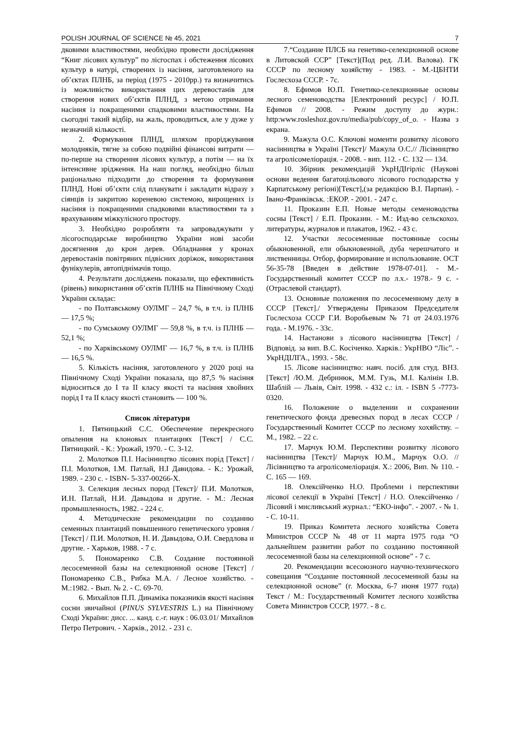POLISH JOURNAL OF SCIENCE № 45, 2021 7
дковими властивостями, необхідно провести дослідження “Книг лісових культур” по лісгоспах і обстеження лісових культур в натурі, створених із насіння, заготовленого на об’єктах ПЛНБ, за період (1975 - 2010рр.) та визначитись із можливістю використання цих деревостанів для створення нових об’єктів ПЛНД, з метою отримання насіння із покращеними спадковими властивостями. На сьогодні такий відбір, на жаль, проводиться, але у дуже у незначній кількості.
2. Формування ПЛНД, шляхом проріджування молодняків, тягне за собою подвійні фінансові витрати — по-перше на створення лісових культур, а потім — на їх інтенсивне зрідження. На наш погляд, необхідно більш раціонально підходити до створення та формування ПЛНД. Нові об’єкти слід планувати і закладати відразу з сіянців із закритою кореневою системою, вирощених із насіння із покращеними спадковими властивостями та з врахуванням міжкулісного простору.
3. Необхідно розробляти та запроваджувати у лісогосподарське виробництво України нові засоби досягнення до крон дерев. Обладнання у кронах деревостанів повітряних підвісних доріжок, використання фунікулерів, автопіднімачів тощо.
4. Результати досліджень показали, що ефективність (рівень) використання об’єктів ПЛНБ на Північному Сході України складає:
- по Полтавському ОУЛМГ – 24,7 %, в т.ч. із ПЛНБ — 17,5 %;
- по Сумському ОУЛМГ — 59,8 %, в т.ч. із ПЛНБ — 52,1 %;
- по Харківському ОУЛМГ — 16,7 %, в т.ч. із ПЛНБ — 16,5 %.
5. Кількість насіння, заготовленого у 2020 році на Північному Сході України показала, що 87,5 % насіння відноситься до I та II класу якості та насіння хвойних порід I та II класу якості становить — 100 %.
Список літератури
1. Пятницький С.С. Обеспечение перекресного опыления на клоновых плантациях [Текст] / С.С. Пятницкий. - К.: Урожай, 1970. - С. 3-12.
2. Молотков П.І. Насінництво лісових порід [Текст] / П.І. Молотков, І.М. Патлай, Н.І Давидова. - К.: Урожай, 1989. - 230 с. - ISBN- 5-337-00266-Х.
3. Селекция лесных пород [Текст]/ П.И. Молотков, И.Н. Патлай, Н.И. Давыдова и другие. - М.: Лесная промышленность, 1982. - 224 с.
4. Методические рекомендации по созданию семенных плантаций повышенного генетического уровня / [Текст] / П.И. Молотков, Н. И. Давыдова, О.И. Свердлова и другие. - Харьков, 1988. - 7 с.
5. Пономаренко С.В. Создание постоянной лесосеменной базы на селекционной основе [Текст] / Пономаренко С.В., Рибка М.А. / Лесное хозяйство. - М.:1982. - Вып. № 2. - С. 69-70.
6. Михайлов П.П. Динаміка показників якості насіння сосни звичайної (PINUS SYLVESTRIS L.) на Північному Сході України: дисс. ... канд. с.-г. наук : 06.03.01/ Михайлов Петро Петрович. - Харків., 2012. - 231 с.
7.“Создание ПЛСБ на генетико-селекционной основе в Литовской ССР” [Текст](Под ред. Л.И. Валова). ГК СССР по лесному хозяйству - 1983. - М.-ЦБНТИ Гослесхоза СССР. - 7с.
8. Ефимов Ю.П. Генетико-селекционные основы лесного семеноводства [Електронний ресурс] / Ю.П. Ефимов // 2008. - Режим доступу до журн.: http:www.rosleshoz.gov.ru/media/pub/copy_of_o. - Назва з екрана.
9. Мажула О.С. Ключові моменти розвитку лісового насінництва в Україні [Текст]/ Мажула О.С.// Лісівництво та агролісомеліорація. - 2008. - вип. 112. - С. 132 — 134.
10. Збірник рекомендацій УкрНДІгірліс (Наукові основи ведення багатоцільового лісового господарства у Карпатському регіоні)[Текст],(за редакцією В.І. Парпан). - Івано-Франківськ. :ЕКОР. - 2001. - 247 с.
11. Проказин Е.П. Новые методы семеноводства сосны [Текст] / Е.П. Проказин. - М.: Изд-во сельскохоз. литературы, журналов и плакатов, 1962. - 43 с.
12. Участки лесосеменные постоянные сосны обыкновенной, ели обыкновенной, дуба черешчатого и лиственницы. Отбор, формирование и использование. ОСТ 56-35-78 [Введен в действие 1978-07-01]. - М.-Государственный комитет СССР по л.х.- 1978.- 9 с. - (Отраслевой стандарт).
13. Основные положения по лесосеменному делу в СССР [Текст]./ Утверждены Приказом Председателя Гослесхоза СССР Г.И. Воробьевым № 71 от 24.03.1976 года. - М.1976. - 33с.
14. Настанови з лісового насінництва [Текст] / Відповід. за вип. В.С. Косіченко. Харків.: УкрНВО “Ліс”. - УкрНДІЛГА., 1993. - 58с.
15. Лісове насінництво: навч. посіб. для студ. ВНЗ. [Текст] /Ю.М. Дебринюк, М.М. Гузь, М.І. Калінін І.В. Шаблій — Львів, Світ. 1998. - 432 с.: іл. - ISBN 5 -7773-0320.
16. Положение о выделении и сохранении генетического фонда древесных пород в лесах СССР / Государственный Комитет СССР по лесному хохяйству. – М., 1982. – 22 с.
17. Марчук Ю.М. Перспективи розвитку лісового насінництва [Текст]/ Марчук Ю.М., Марчук О.О. // Лісівництво та агролісомеліорація. Х.: 2006, Вип. № 110. - С. 165 — 169.
18. Олексійченко Н.О. Проблеми і перспективи лісової селекції в Україні [Текст] / Н.О. Олексійченко / Лісовий і мисливський журнал.: “ЕКО-інфо”. - 2007. - № 1. - С. 10-11.
19. Приказ Комитета лесного хозяйства Совета Министров СССР № 48 от 11 марта 1975 года “О дальнейшем развитии работ по созданию постоянной лесосеменной базы на селекционной основе” - 7 с.
20. Рекомендации всесоюзного научно-технического совещания “Создание постоянной лесосеменной базы на селекционной основе” (г. Москва, 6-7 июня 1977 года) Текст / М.: Государственный Комитет лесного хозяйства Совета Министров СССР, 1977. - 8 с.